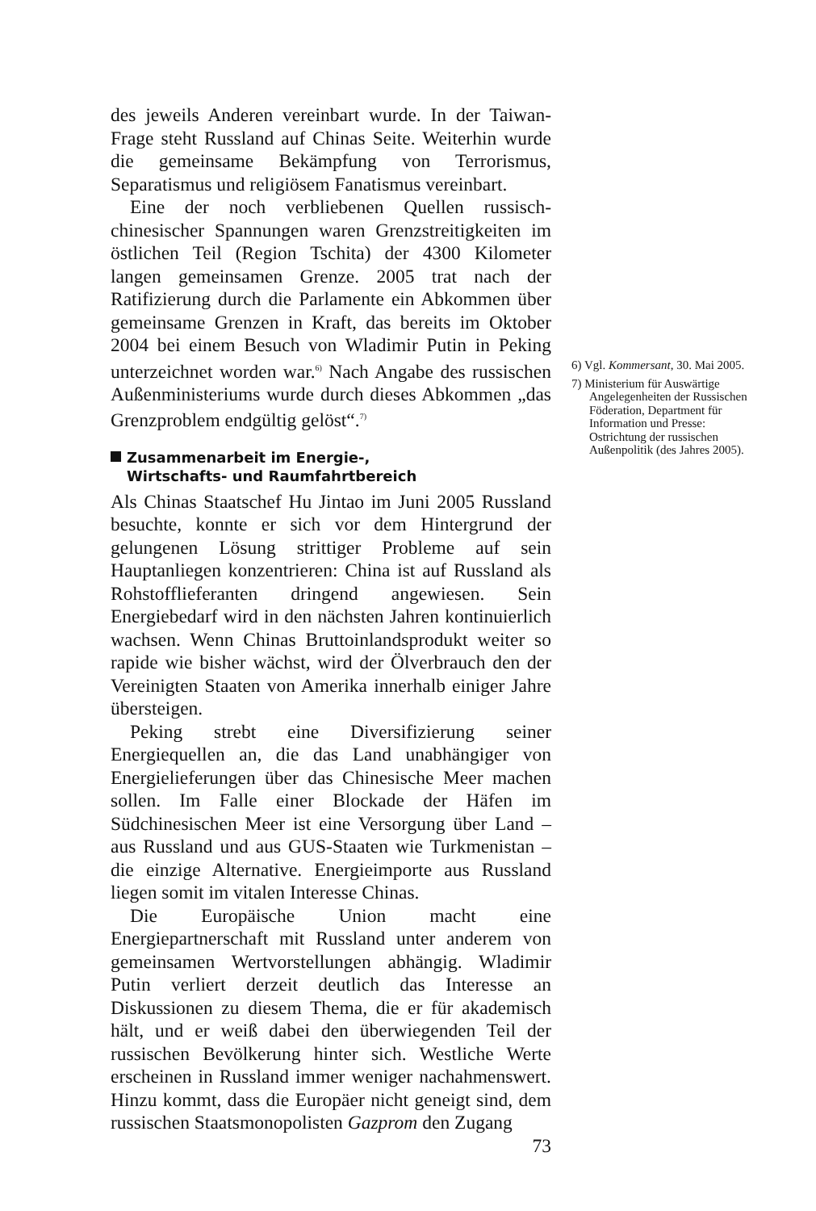des jeweils Anderen vereinbart wurde. In der Taiwan-Frage steht Russland auf Chinas Seite. Weiterhin wurde die gemeinsame Bekämpfung von Terrorismus, Separatismus und religiösem Fanatismus vereinbart.
Eine der noch verbliebenen Quellen russisch-chinesischer Spannungen waren Grenzstreitigkeiten im östlichen Teil (Region Tschita) der 4300 Kilometer langen gemeinsamen Grenze. 2005 trat nach der Ratifizierung durch die Parlamente ein Abkommen über gemeinsame Grenzen in Kraft, das bereits im Oktober 2004 bei einem Besuch von Wladimir Putin in Peking unterzeichnet worden war.<sup>6)</sup> Nach Angabe des russischen Außenministeriums wurde durch dieses Abkommen „das Grenzproblem endgültig gelöst“.<sup>7)</sup>
Zusammenarbeit im Energie-,
Wirtschafts- und Raumfahrtbereich
Als Chinas Staatschef Hu Jintao im Juni 2005 Russland besuchte, konnte er sich vor dem Hintergrund der gelungenen Lösung strittiger Probleme auf sein Hauptanliegen konzentrieren: China ist auf Russland als Rohstofflieferanten dringend angewiesen. Sein Energiebedarf wird in den nächsten Jahren kontinuierlich wachsen. Wenn Chinas Bruttoinlandsprodukt weiter so rapide wie bisher wächst, wird der Ölverbrauch den der Vereinigten Staaten von Amerika innerhalb einiger Jahre übersteigen.
Peking strebt eine Diversifizierung seiner Energiequellen an, die das Land unabhängiger von Energielieferungen über das Chinesische Meer machen sollen. Im Falle einer Blockade der Häfen im Südchinesischen Meer ist eine Versorgung über Land – aus Russland und aus GUS-Staaten wie Turkmenistan – die einzige Alternative. Energieimporte aus Russland liegen somit im vitalen Interesse Chinas.
Die Europäische Union macht eine Energiepartnerschaft mit Russland unter anderem von gemeinsamen Wertvorstellungen abhängig. Wladimir Putin verliert derzeit deutlich das Interesse an Diskussionen zu diesem Thema, die er für akademisch hält, und er weiß dabei den überwiegenden Teil der russischen Bevölkerung hinter sich. Westliche Werte erscheinen in Russland immer weniger nachahmenswert. Hinzu kommt, dass die Europäer nicht geneigt sind, dem russischen Staatsmonopolisten Gazprom den Zugang
73
6) Vgl. Kommersant, 30. Mai 2005.
7) Ministerium für Auswärtige Angelegenheiten der Russischen Föderation, Department für Information und Presse: Ostrichtung der russischen Außenpolitik (des Jahres 2005).